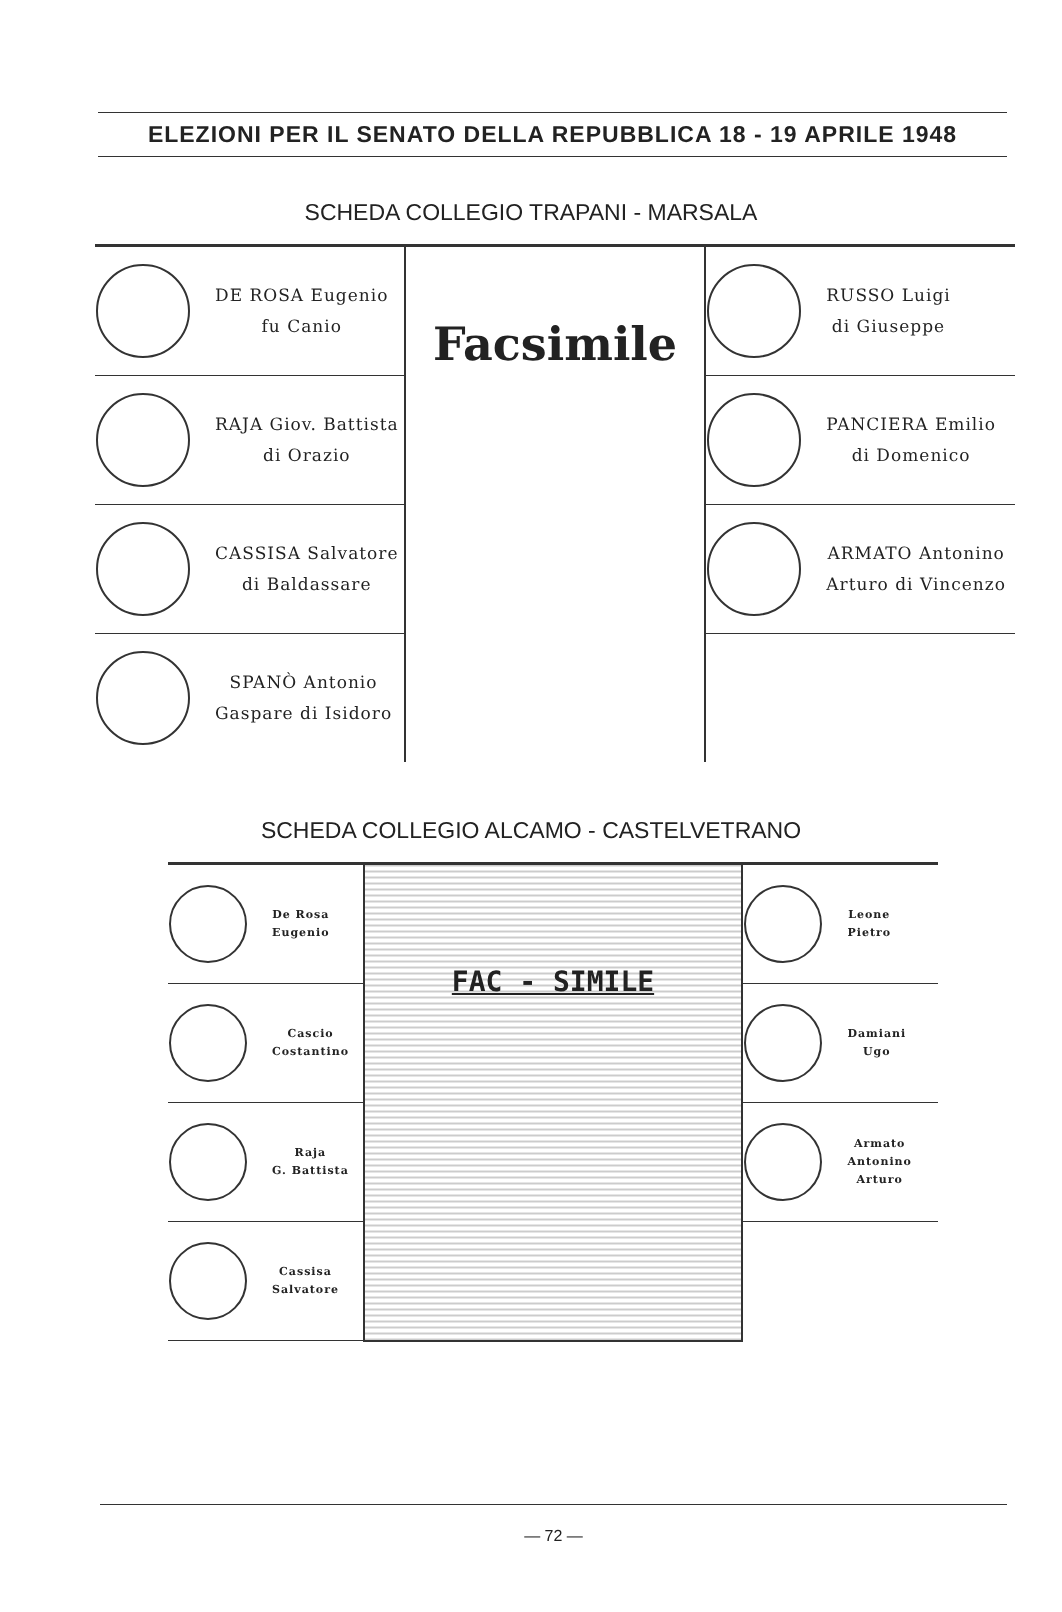ELEZIONI PER IL SENATO DELLA REPUBBLICA 18 - 19 APRILE 1948
SCHEDA COLLEGIO TRAPANI - MARSALA
| DE ROSA Eugenio fu Canio | Facsimile | RUSSO Luigi di Giuseppe |
| RAJA Giov. Battista di Orazio | | PANCIERA Emilio di Domenico |
| CASSISA Salvatore di Baldassare | | ARMATO Antonino Arturo di Vincenzo |
| SPANÒ Antonio Gaspare di Isidoro | | |
SCHEDA COLLEGIO ALCAMO - CASTELVETRANO
| De Rosa Eugenio | FAC - SIMILE | Leone Pietro |
| Cascio Costantino | | Damiani Ugo |
| Raja G. Battista | | Armato Antonino Arturo |
| Cassisa Salvatore | | |
— 72 —